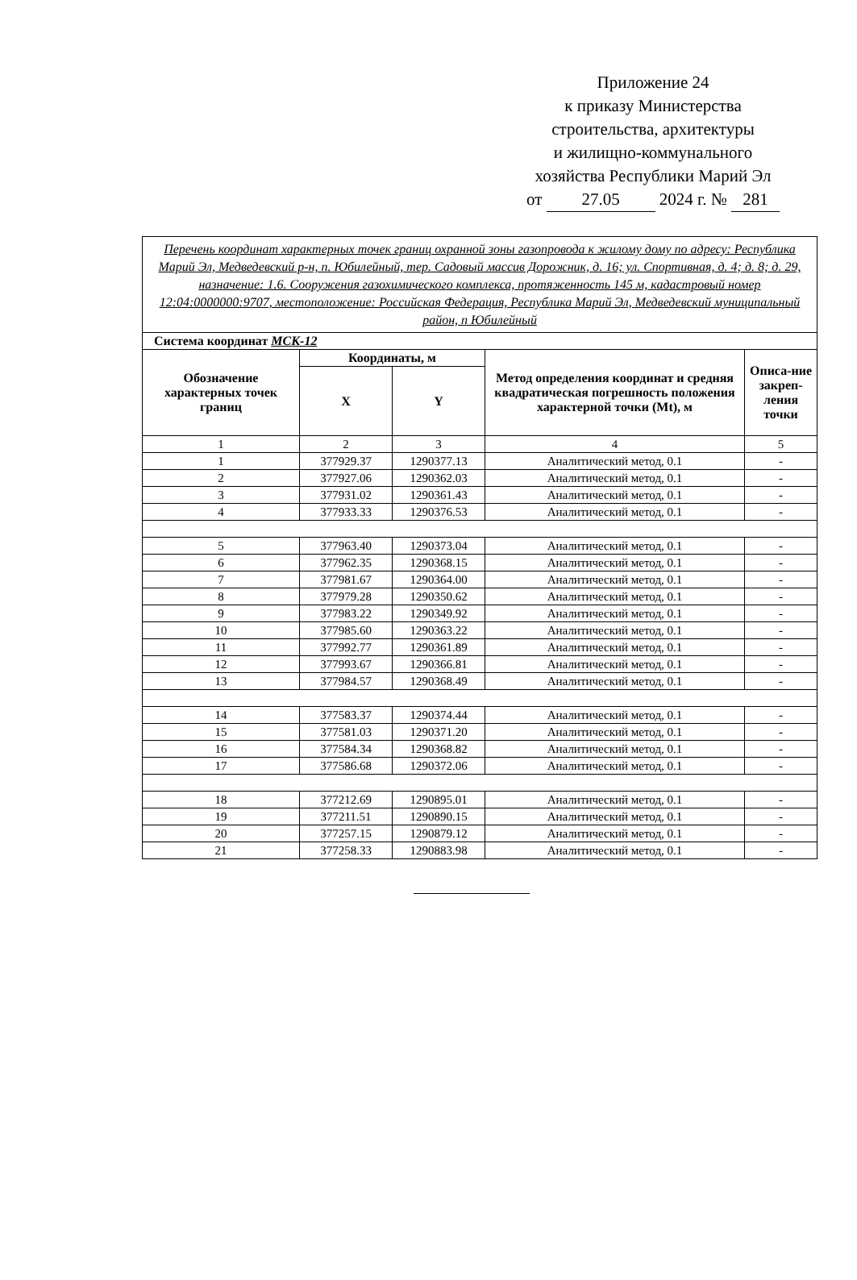Приложение 24
к приказу Министерства
строительства, архитектуры
и жилищно-коммунального
хозяйства Республики Марий Эл
от 27.05 2024 г. № 281
| Перечень координат характерных точек границ охранной зоны газопровода к жилому дому по адресу: Республика Марий Эл, Медведевский р-н, п. Юбилейный, тер. Садовый массив Дорожник, д. 16; ул. Спортивная, д. 4; д. 8; д. 29, назначение: 1.6. Сооружения газохимического комплекса, протяженность 145 м, кадастровый номер 12:04:0000000:9707, местоположение: Российская Федерация, Республика Марий Эл, Медведевский муниципальный район, п Юбилейный | | | | |
| Система координат МСК-12 | | | | |
| Обозначение характерных точек границ | Координаты, м | | Метод определения координат и средняя квадратическая погрешность положения характерной точки (Mt), м | Описа-ние закреп-ления точки |
| | X | Y | | |
| 1 | 2 | 3 | 4 | 5 |
| 1 | 377929.37 | 1290377.13 | Аналитический метод, 0.1 | - |
| 2 | 377927.06 | 1290362.03 | Аналитический метод, 0.1 | - |
| 3 | 377931.02 | 1290361.43 | Аналитический метод, 0.1 | - |
| 4 | 377933.33 | 1290376.53 | Аналитический метод, 0.1 | - |
| 5 | 377963.40 | 1290373.04 | Аналитический метод, 0.1 | - |
| 6 | 377962.35 | 1290368.15 | Аналитический метод, 0.1 | - |
| 7 | 377981.67 | 1290364.00 | Аналитический метод, 0.1 | - |
| 8 | 377979.28 | 1290350.62 | Аналитический метод, 0.1 | - |
| 9 | 377983.22 | 1290349.92 | Аналитический метод, 0.1 | - |
| 10 | 377985.60 | 1290363.22 | Аналитический метод, 0.1 | - |
| 11 | 377992.77 | 1290361.89 | Аналитический метод, 0.1 | - |
| 12 | 377993.67 | 1290366.81 | Аналитический метод, 0.1 | - |
| 13 | 377984.57 | 1290368.49 | Аналитический метод, 0.1 | - |
| 14 | 377583.37 | 1290374.44 | Аналитический метод, 0.1 | - |
| 15 | 377581.03 | 1290371.20 | Аналитический метод, 0.1 | - |
| 16 | 377584.34 | 1290368.82 | Аналитический метод, 0.1 | - |
| 17 | 377586.68 | 1290372.06 | Аналитический метод, 0.1 | - |
| 18 | 377212.69 | 1290895.01 | Аналитический метод, 0.1 | - |
| 19 | 377211.51 | 1290890.15 | Аналитический метод, 0.1 | - |
| 20 | 377257.15 | 1290879.12 | Аналитический метод, 0.1 | - |
| 21 | 377258.33 | 1290883.98 | Аналитический метод, 0.1 | - |